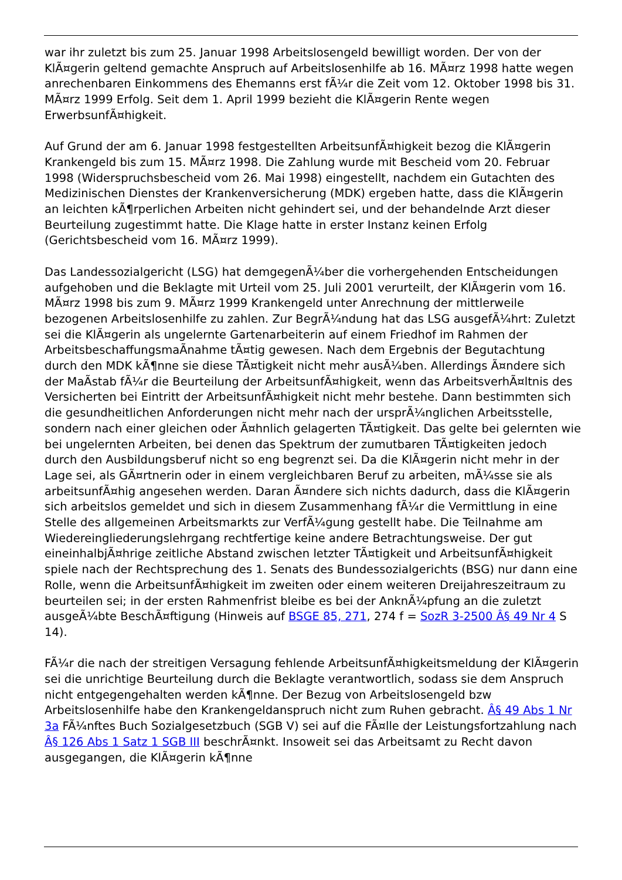war ihr zuletzt bis zum 25. Januar 1998 Arbeitslosengeld bewilligt worden. Der von der KlÃ¤gerin geltend gemachte Anspruch auf Arbeitslosenhilfe ab 16. MÃ¤rz 1998 hatte wegen anrechenbaren Einkommens des Ehemanns erst fÃ¼r die Zeit vom 12. Oktober 1998 bis 31. MÃ¤rz 1999 Erfolg. Seit dem 1. April 1999 bezieht die KlÃ¤gerin Rente wegen ErwerbsunfÃ¤higkeit.
Auf Grund der am 6. Januar 1998 festgestellten ArbeitsunfÃ¤higkeit bezog die KlÃ¤gerin Krankengeld bis zum 15. MÃ¤rz 1998. Die Zahlung wurde mit Bescheid vom 20. Februar 1998 (Widerspruchsbescheid vom 26. Mai 1998) eingestellt, nachdem ein Gutachten des Medizinischen Dienstes der Krankenversicherung (MDK) ergeben hatte, dass die KlÃ¤gerin an leichten kÃ¶rperlichen Arbeiten nicht gehindert sei, und der behandelnde Arzt dieser Beurteilung zugestimmt hatte. Die Klage hatte in erster Instanz keinen Erfolg (Gerichtsbescheid vom 16. MÃ¤rz 1999).
Das Landessozialgericht (LSG) hat demgegenÃ¼ber die vorhergehenden Entscheidungen aufgehoben und die Beklagte mit Urteil vom 25. Juli 2001 verurteilt, der KlÃ¤gerin vom 16. MÃ¤rz 1998 bis zum 9. MÃ¤rz 1999 Krankengeld unter Anrechnung der mittlerweile bezogenen Arbeitslosenhilfe zu zahlen. Zur BegrÃ¼ndung hat das LSG ausgefÃ¼hrt: Zuletzt sei die KlÃ¤gerin als ungelernte Gartenarbeiterin auf einem Friedhof im Rahmen der ArbeitsbeschaffungsmaÃnahme tÃ¤tig gewesen. Nach dem Ergebnis der Begutachtung durch den MDK kÃ¶nne sie diese TÃ¤tigkeit nicht mehr ausÃ¼ben. Allerdings Ã¤ndere sich der MaÃstab fÃ¼r die Beurteilung der ArbeitsunfÃ¤higkeit, wenn das ArbeitsverhÃ¤ltnis des Versicherten bei Eintritt der ArbeitsunfÃ¤higkeit nicht mehr bestehe. Dann bestimmten sich die gesundheitlichen Anforderungen nicht mehr nach der ursprÃ¼nglichen Arbeitsstelle, sondern nach einer gleichen oder Ã¤hnlich gelagerten TÃ¤tigkeit. Das gelte bei gelernten wie bei ungelernten Arbeiten, bei denen das Spektrum der zumutbaren TÃ¤tigkeiten jedoch durch den Ausbildungsberuf nicht so eng begrenzt sei. Da die KlÃ¤gerin nicht mehr in der Lage sei, als GÃ¤rtnerin oder in einem vergleichbaren Beruf zu arbeiten, mÃ¼sse sie als arbeitsunfÃ¤hig angesehen werden. Daran Ã¤ndere sich nichts dadurch, dass die KlÃ¤gerin sich arbeitslos gemeldet und sich in diesem Zusammenhang fÃ¼r die Vermittlung in eine Stelle des allgemeinen Arbeitsmarkts zur VerfÃ¼gung gestellt habe. Die Teilnahme am Wiedereingliederungslehrgang rechtfertige keine andere Betrachtungsweise. Der gut eineinhalbjÃ¤hrige zeitliche Abstand zwischen letzter TÃ¤tigkeit und ArbeitsunfÃ¤higkeit spiele nach der Rechtsprechung des 1. Senats des Bundessozialgerichts (BSG) nur dann eine Rolle, wenn die ArbeitsunfÃ¤higkeit im zweiten oder einem weiteren Dreijahreszeitraum zu beurteilen sei; in der ersten Rahmenfrist bleibe es bei der AnknÃ¼pfung an die zuletzt ausgeÃ¼bte BeschÃ¤ftigung (Hinweis auf BSGE 85, 271, 274 f = SozR 3-2500 Â§ 49 Nr 4 S 14).
FÃ¼r die nach der streitigen Versagung fehlende ArbeitsunfÃ¤higkeitsmeldung der KlÃ¤gerin sei die unrichtige Beurteilung durch die Beklagte verantwortlich, sodass sie dem Anspruch nicht entgegengehalten werden kÃ¶nne. Der Bezug von Arbeitslosengeld bzw Arbeitslosenhilfe habe den Krankengeldanspruch nicht zum Ruhen gebracht. Â§ 49 Abs 1 Nr 3a FÃ¼nftes Buch Sozialgesetzbuch (SGB V) sei auf die FÃ¤lle der Leistungsfortzahlung nach Â§ 126 Abs 1 Satz 1 SGB III beschrÃ¤nkt. Insoweit sei das Arbeitsamt zu Recht davon ausgegangen, die KlÃ¤gerin kÃ¶nne